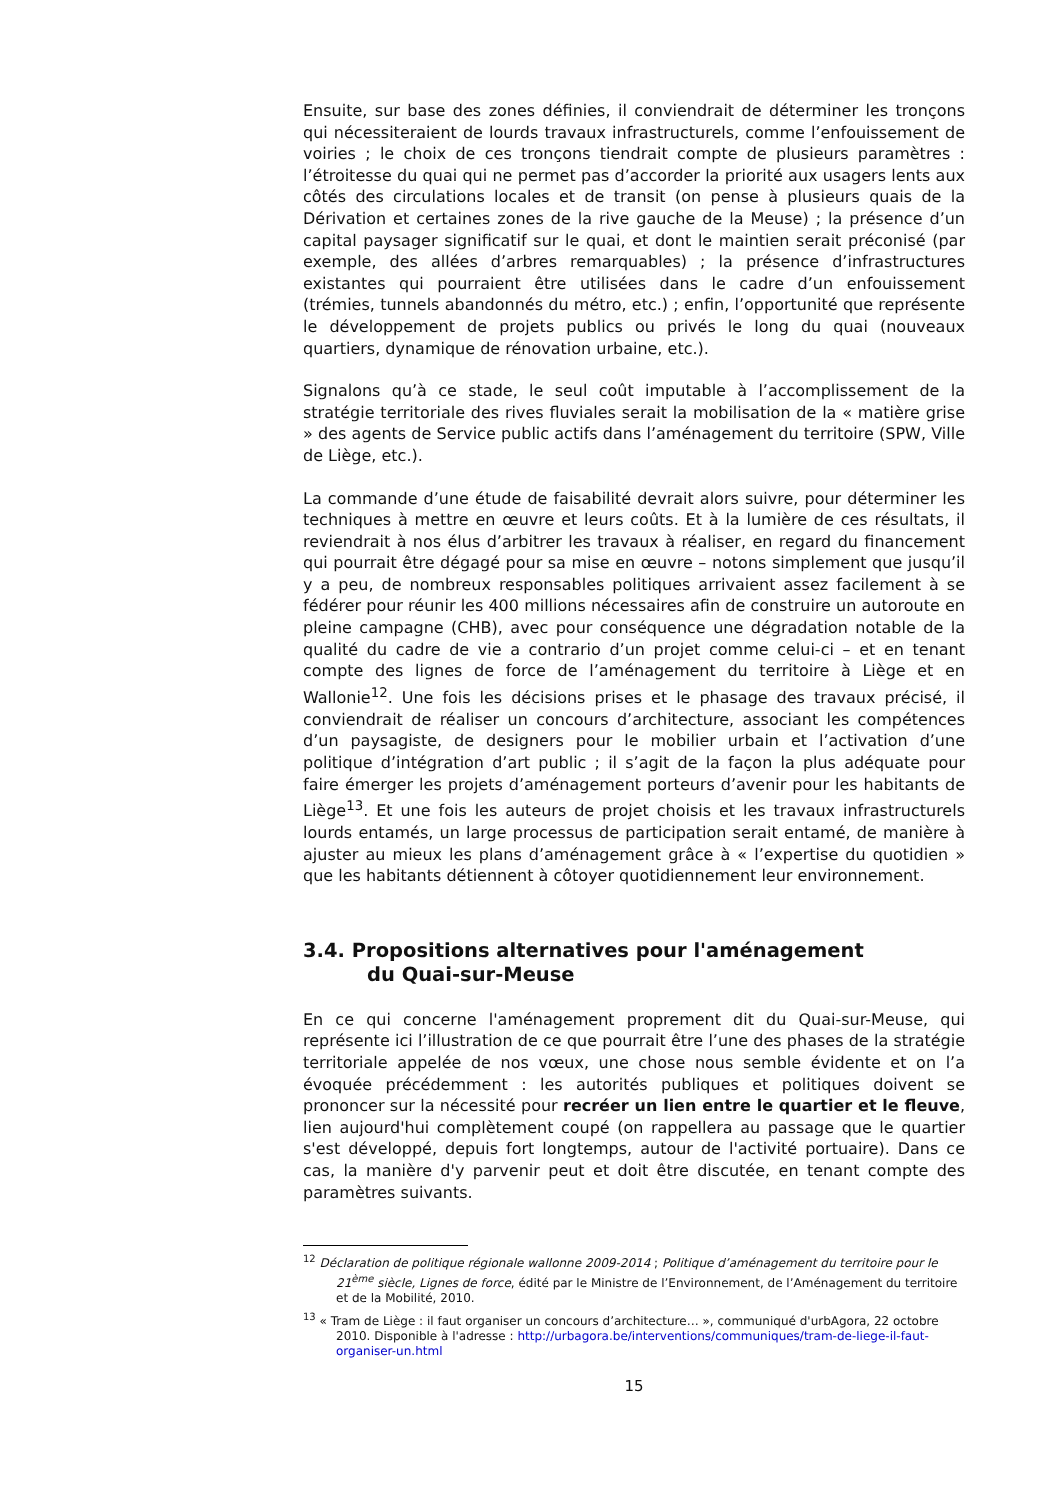Ensuite, sur base des zones définies, il conviendrait de déterminer les tronçons qui nécessiteraient de lourds travaux infrastructurels, comme l’enfouissement de voiries ; le choix de ces tronçons tiendrait compte de plusieurs paramètres : l’étroitesse du quai qui ne permet pas d’accorder la priorité aux usagers lents aux côtés des circulations locales et de transit (on pense à plusieurs quais de la Dérivation et certaines zones de la rive gauche de la Meuse) ; la présence d’un capital paysager significatif sur le quai, et dont le maintien serait préconisé (par exemple, des allées d’arbres remarquables) ; la présence d’infrastructures existantes qui pourraient être utilisées dans le cadre d’un enfouissement (trémies, tunnels abandonnés du métro, etc.) ; enfin, l’opportunité que représente le développement de projets publics ou privés le long du quai (nouveaux quartiers, dynamique de rénovation urbaine, etc.).
Signalons qu’à ce stade, le seul coût imputable à l’accomplissement de la stratégie territoriale des rives fluviales serait la mobilisation de la « matière grise » des agents de Service public actifs dans l’aménagement du territoire (SPW, Ville de Liège, etc.).
La commande d’une étude de faisabilité devrait alors suivre, pour déterminer les techniques à mettre en œuvre et leurs coûts. Et à la lumière de ces résultats, il reviendrait à nos élus d’arbitrer les travaux à réaliser, en regard du financement qui pourrait être dégagé pour sa mise en œuvre – notons simplement que jusqu’il y a peu, de nombreux responsables politiques arrivaient assez facilement à se fédérer pour réunir les 400 millions nécessaires afin de construire un autoroute en pleine campagne (CHB), avec pour conséquence une dégradation notable de la qualité du cadre de vie a contrario d’un projet comme celui-ci – et en tenant compte des lignes de force de l’aménagement du territoire à Liège et en Wallonie<sup>12</sup>. Une fois les décisions prises et le phasage des travaux précisé, il conviendrait de réaliser un concours d’architecture, associant les compétences d’un paysagiste, de designers pour le mobilier urbain et l’activation d’une politique d’intégration d’art public ; il s’agit de la façon la plus adéquate pour faire émerger les projets d’aménagement porteurs d’avenir pour les habitants de Liège<sup>13</sup>. Et une fois les auteurs de projet choisis et les travaux infrastructurels lourds entamés, un large processus de participation serait entamé, de manière à ajuster au mieux les plans d’aménagement grâce à « l’expertise du quotidien » que les habitants détiennent à côtoyer quotidiennement leur environnement.
3.4. Propositions alternatives pour l'aménagement
du Quai-sur-Meuse
En ce qui concerne l'aménagement proprement dit du Quai-sur-Meuse, qui représente ici l’illustration de ce que pourrait être l’une des phases de la stratégie territoriale appelée de nos vœux, une chose nous semble évidente et on l’a évoquée précédemment : les autorités publiques et politiques doivent se prononcer sur la nécessité pour recréer un lien entre le quartier et le fleuve, lien aujourd'hui complètement coupé (on rappellera au passage que le quartier s'est développé, depuis fort longtemps, autour de l'activité portuaire). Dans ce cas, la manière d'y parvenir peut et doit être discutée, en tenant compte des paramètres suivants.
<sup>12</sup> Déclaration de politique régionale wallonne 2009-2014 ; Politique d’aménagement du territoire pour le 21<sup>ème</sup> siècle, Lignes de force, édité par le Ministre de l’Environnement, de l’Aménagement du territoire et de la Mobilité, 2010.
<sup>13</sup> « Tram de Liège : il faut organiser un concours d’architecture… », communiqué d'urbAgora, 22 octobre 2010. Disponible à l'adresse : http://urbagora.be/interventions/communiques/tram-de-liege-il-faut-organiser-un.html
15